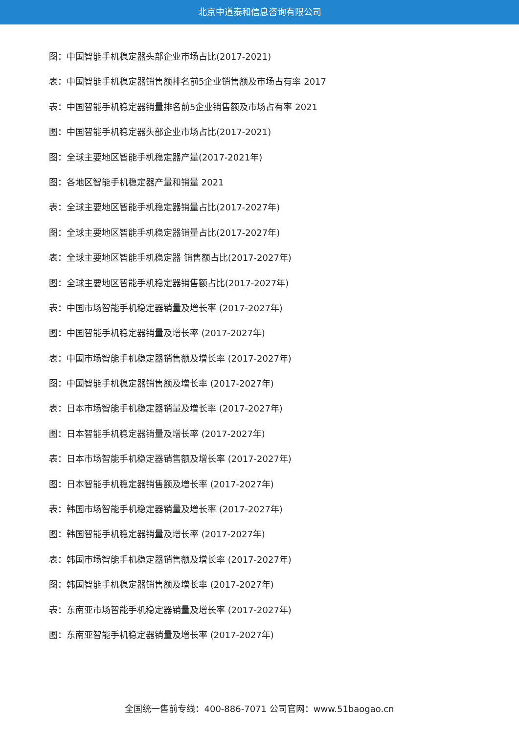北京中道泰和信息咨询有限公司
图：中国智能手机稳定器头部企业市场占比(2017-2021)
表：中国智能手机稳定器销售额排名前5企业销售额及市场占有率 2017
表：中国智能手机稳定器销量排名前5企业销售额及市场占有率 2021
图：中国智能手机稳定器头部企业市场占比(2017-2021)
图：全球主要地区智能手机稳定器产量(2017-2021年)
图：各地区智能手机稳定器产量和销量 2021
表：全球主要地区智能手机稳定器销量占比(2017-2027年)
图：全球主要地区智能手机稳定器销量占比(2017-2027年)
表：全球主要地区智能手机稳定器 销售额占比(2017-2027年)
图：全球主要地区智能手机稳定器销售额占比(2017-2027年)
表：中国市场智能手机稳定器销量及增长率 (2017-2027年)
图：中国智能手机稳定器销量及增长率 (2017-2027年)
表：中国市场智能手机稳定器销售额及增长率 (2017-2027年)
图：中国智能手机稳定器销售额及增长率 (2017-2027年)
表：日本市场智能手机稳定器销量及增长率 (2017-2027年)
图：日本智能手机稳定器销量及增长率 (2017-2027年)
表：日本市场智能手机稳定器销售额及增长率 (2017-2027年)
图：日本智能手机稳定器销售额及增长率 (2017-2027年)
表：韩国市场智能手机稳定器销量及增长率 (2017-2027年)
图：韩国智能手机稳定器销量及增长率 (2017-2027年)
表：韩国市场智能手机稳定器销售额及增长率 (2017-2027年)
图：韩国智能手机稳定器销售额及增长率 (2017-2027年)
表：东南亚市场智能手机稳定器销量及增长率 (2017-2027年)
图：东南亚智能手机稳定器销量及增长率 (2017-2027年)
全国统一售前专线：400-886-7071 公司官网：www.51baogao.cn